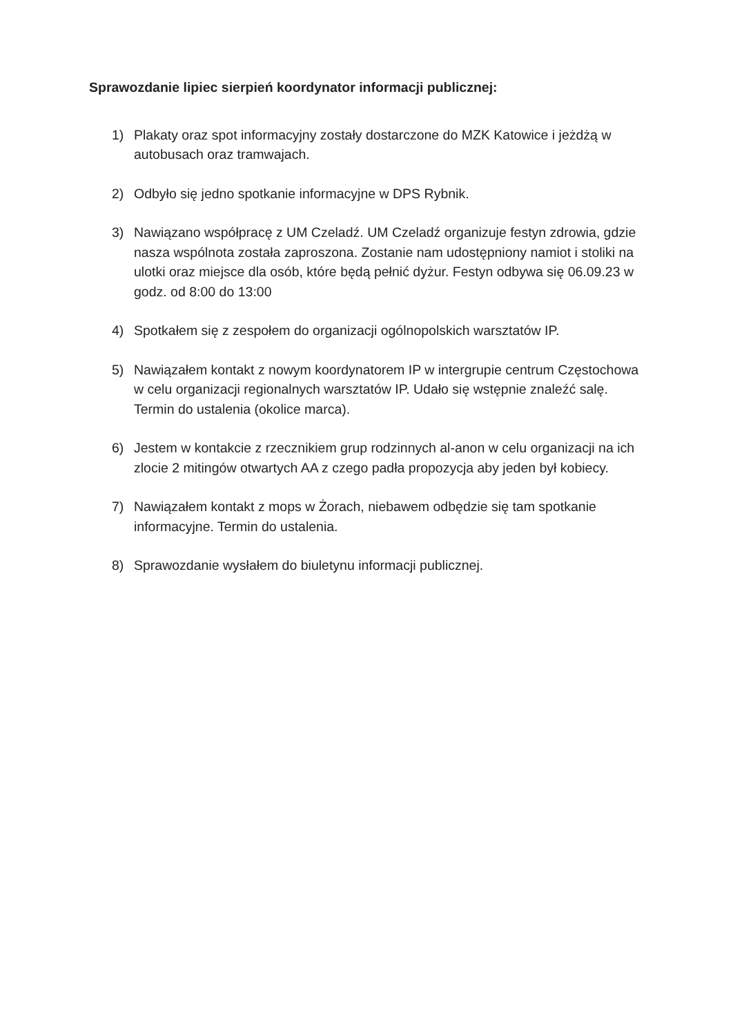Sprawozdanie lipiec sierpień koordynator informacji publicznej:
1) Plakaty oraz spot informacyjny zostały dostarczone do MZK Katowice i jeżdżą w autobusach oraz tramwajach.
2) Odbyło się jedno spotkanie informacyjne w DPS Rybnik.
3) Nawiązano współpracę z UM Czeladź. UM Czeladź organizuje festyn zdrowia, gdzie nasza wspólnota została zaproszona. Zostanie nam udostępniony namiot i stoliki na ulotki oraz miejsce dla osób, które będą pełnić dyżur. Festyn odbywa się 06.09.23 w godz. od 8:00 do 13:00
4) Spotkałem się z zespołem do organizacji ogólnopolskich warsztatów IP.
5) Nawiązałem kontakt z nowym koordynatorem IP w intergrupie centrum Częstochowa w celu organizacji regionalnych warsztatów IP. Udało się wstępnie znaleźć salę. Termin do ustalenia (okolice marca).
6) Jestem w kontakcie z rzecznikiem grup rodzinnych al-anon w celu organizacji na ich zlocie 2 mitingów otwartych AA z czego padła propozycja aby jeden był kobiecy.
7) Nawiązałem kontakt z mops w Żorach, niebawem odbędzie się tam spotkanie informacyjne. Termin do ustalenia.
8) Sprawozdanie wysłałem do biuletynu informacji publicznej.